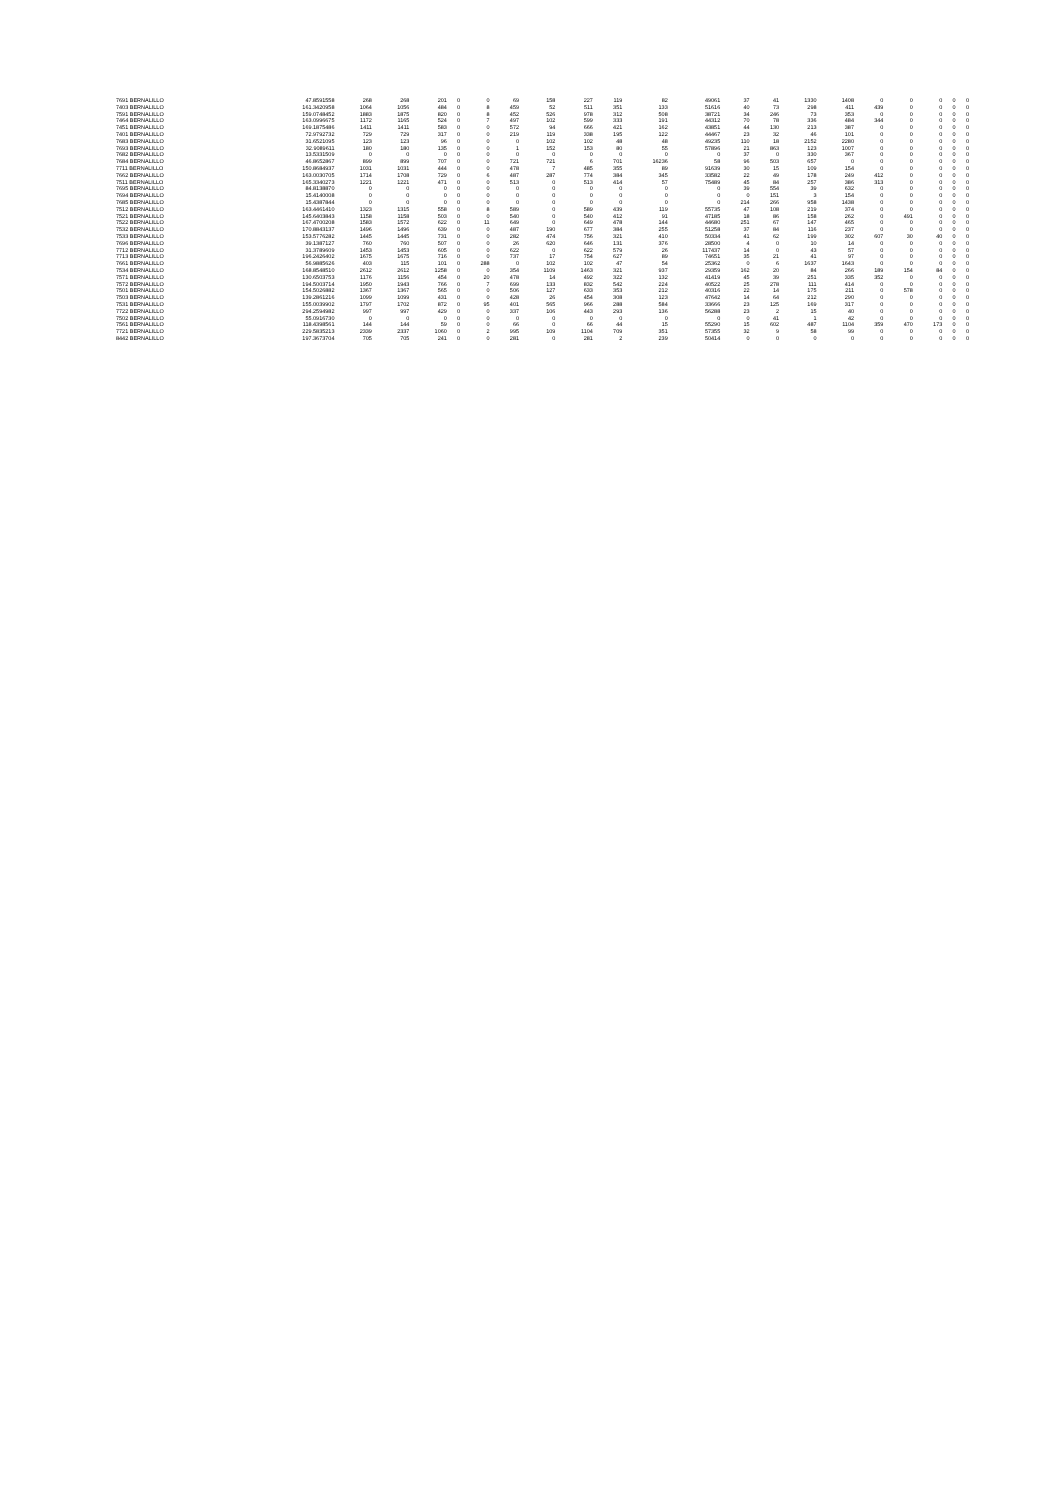| 7691 BERNALILLO | 47.8591558 | 268 | 268 | 201 | 0 | 0 | 69 | 158 | 227 | 119 | 82 | 49061 | 37 | 41 | 1330 | 1408 | 0 | 0 | 0 | 0 | 0 |
| 7403 BERNALILLO | 161.3420958 | 1064 | 1056 | 484 | 0 | 8 | 459 | 52 | 511 | 351 | 133 | 51616 | 40 | 73 | 298 | 411 | 439 | 0 | 0 | 0 | 0 |
| 7591 BERNALILLO | 159.0748452 | 1883 | 1875 | 820 | 0 | 8 | 452 | 526 | 978 | 312 | 508 | 38721 | 34 | 246 | 73 | 353 | 0 | 0 | 0 | 0 | 0 |
| 7464 BERNALILLO | 163.0996675 | 1172 | 1165 | 524 | 0 | 7 | 497 | 102 | 599 | 333 | 191 | 44312 | 70 | 78 | 336 | 484 | 344 | 0 | 0 | 0 | 0 |
| 7451 BERNALILLO | 169.1875486 | 1411 | 1411 | 583 | 0 | 0 | 572 | 94 | 666 | 421 | 162 | 43851 | 44 | 130 | 213 | 387 | 0 | 0 | 0 | 0 | 0 |
| 7401 BERNALILLO | 72.9792732 | 729 | 729 | 317 | 0 | 0 | 219 | 119 | 338 | 195 | 122 | 44467 | 23 | 32 | 46 | 101 | 0 | 0 | 0 | 0 | 0 |
| 7683 BERNALILLO | 31.6521095 | 123 | 123 | 96 | 0 | 0 | 0 | 102 | 102 | 48 | 48 | 49235 | 110 | 18 | 2152 | 2280 | 0 | 0 | 0 | 0 | 0 |
| 7693 BERNALILLO | 32.9089611 | 180 | 180 | 135 | 0 | 0 | 1 | 152 | 153 | 80 | 55 | 57896 | 21 | 863 | 123 | 1007 | 0 | 0 | 0 | 0 | 0 |
| 7682 BERNALILLO | 13.5331509 | 0 | 0 | 0 | 0 | 0 | 0 | 0 | 0 | 0 | 0 | 0 | 37 | 0 | 330 | 367 | 0 | 0 | 0 | 0 | 0 |
| 7684 BERNALILLO | 46.8652867 | 899 | 899 | 707 | 0 | 0 | 721 | 721 | 6 | 701 | 16236 | 58 | 96 | 503 | 657 | 0 | 0 | 0 | 0 | 0 | 0 |
| 7711 BERNALILLO | 150.8684937 | 1031 | 1031 | 444 | 0 | 0 | 478 | 7 | 485 | 355 | 89 | 91639 | 30 | 15 | 109 | 154 | 0 | 0 | 0 | 0 | 0 |
| 7662 BERNALILLO | 163.0030705 | 1714 | 1708 | 729 | 0 | 6 | 487 | 287 | 774 | 384 | 345 | 33582 | 22 | 49 | 178 | 249 | 412 | 0 | 0 | 0 | 0 |
| 7511 BERNALILLO | 165.3340273 | 1221 | 1221 | 471 | 0 | 0 | 513 | 0 | 513 | 414 | 57 | 75489 | 45 | 84 | 257 | 386 | 313 | 0 | 0 | 0 | 0 |
| 7695 BERNALILLO | 84.8138870 | 0 | 0 | 0 | 0 | 0 | 0 | 0 | 0 | 0 | 0 | 0 | 39 | 554 | 39 | 632 | 0 | 0 | 0 | 0 | 0 |
| 7694 BERNALILLO | 15.4140008 | 0 | 0 | 0 | 0 | 0 | 0 | 0 | 0 | 0 | 0 | 0 | 0 | 151 | 3 | 154 | 0 | 0 | 0 | 0 | 0 |
| 7685 BERNALILLO | 15.4387844 | 0 | 0 | 0 | 0 | 0 | 0 | 0 | 0 | 0 | 0 | 0 | 214 | 266 | 958 | 1438 | 0 | 0 | 0 | 0 | 0 |
| 7512 BERNALILLO | 163.4461410 | 1323 | 1315 | 558 | 0 | 8 | 589 | 0 | 589 | 439 | 119 | 55735 | 47 | 108 | 219 | 374 | 0 | 0 | 0 | 0 | 0 |
| 7521 BERNALILLO | 145.6403843 | 1158 | 1158 | 503 | 0 | 0 | 540 | 0 | 540 | 412 | 91 | 47185 | 18 | 86 | 158 | 262 | 0 | 491 | 0 | 0 | 0 |
| 7522 BERNALILLO | 167.4700208 | 1583 | 1572 | 622 | 0 | 11 | 649 | 0 | 649 | 478 | 144 | 44680 | 251 | 67 | 147 | 465 | 0 | 0 | 0 | 0 | 0 |
| 7532 BERNALILLO | 170.8843137 | 1496 | 1496 | 639 | 0 | 0 | 487 | 190 | 677 | 384 | 255 | 51258 | 37 | 84 | 116 | 237 | 0 | 0 | 0 | 0 | 0 |
| 7533 BERNALILLO | 153.5776282 | 1445 | 1445 | 731 | 0 | 0 | 282 | 474 | 756 | 321 | 410 | 50334 | 41 | 62 | 199 | 302 | 607 | 30 | 40 | 0 | 0 |
| 7696 BERNALILLO | 39.1387127 | 760 | 760 | 507 | 0 | 0 | 26 | 620 | 646 | 131 | 376 | 28500 | 4 | 0 | 10 | 14 | 0 | 0 | 0 | 0 | 0 |
| 7712 BERNALILLO | 31.3789609 | 1453 | 1453 | 605 | 0 | 0 | 622 | 0 | 622 | 579 | 26 | 117437 | 14 | 0 | 43 | 57 | 0 | 0 | 0 | 0 | 0 |
| 7713 BERNALILLO | 196.2426402 | 1675 | 1675 | 716 | 0 | 0 | 737 | 17 | 754 | 627 | 89 | 74651 | 35 | 21 | 41 | 97 | 0 | 0 | 0 | 0 | 0 |
| 7661 BERNALILLO | 56.9885626 | 403 | 115 | 101 | 0 | 288 | 0 | 102 | 102 | 47 | 54 | 25362 | 0 | 6 | 1637 | 1643 | 0 | 0 | 0 | 0 | 0 |
| 7534 BERNALILLO | 168.8548510 | 2612 | 2612 | 1258 | 0 | 0 | 354 | 1109 | 1463 | 321 | 937 | 29359 | 162 | 20 | 84 | 266 | 189 | 154 | 84 | 0 | 0 |
| 7571 BERNALILLO | 130.6503753 | 1176 | 1156 | 454 | 0 | 20 | 478 | 14 | 492 | 322 | 132 | 41419 | 45 | 39 | 251 | 335 | 352 | 0 | 0 | 0 | 0 |
| 7572 BERNALILLO | 194.5003714 | 1950 | 1943 | 766 | 0 | 7 | 699 | 133 | 832 | 542 | 224 | 40522 | 25 | 278 | 111 | 414 | 0 | 0 | 0 | 0 | 0 |
| 7501 BERNALILLO | 154.5026882 | 1367 | 1367 | 565 | 0 | 0 | 506 | 127 | 633 | 353 | 212 | 40316 | 22 | 14 | 175 | 211 | 0 | 578 | 0 | 0 | 0 |
| 7503 BERNALILLO | 139.2861216 | 1099 | 1099 | 431 | 0 | 0 | 428 | 26 | 454 | 308 | 123 | 47642 | 14 | 64 | 212 | 290 | 0 | 0 | 0 | 0 | 0 |
| 7531 BERNALILLO | 155.0039902 | 1797 | 1702 | 872 | 0 | 95 | 401 | 565 | 966 | 288 | 584 | 33666 | 23 | 125 | 169 | 317 | 0 | 0 | 0 | 0 | 0 |
| 7722 BERNALILLO | 294.2594982 | 997 | 997 | 429 | 0 | 0 | 337 | 106 | 443 | 293 | 136 | 56288 | 23 | 2 | 15 | 40 | 0 | 0 | 0 | 0 | 0 |
| 7502 BERNALILLO | 55.0916730 | 0 | 0 | 0 | 0 | 0 | 0 | 0 | 0 | 0 | 0 | 0 | 0 | 41 | 1 | 42 | 0 | 0 | 0 | 0 | 0 |
| 7561 BERNALILLO | 118.4398561 | 144 | 144 | 59 | 0 | 0 | 66 | 0 | 66 | 44 | 15 | 55290 | 15 | 602 | 487 | 1104 | 359 | 470 | 173 | 0 | 0 |
| 7721 BERNALILLO | 229.5835213 | 2339 | 2337 | 1060 | 0 | 2 | 995 | 109 | 1104 | 709 | 351 | 57355 | 32 | 9 | 58 | 99 | 0 | 0 | 0 | 0 | 0 |
| 8442 BERNALILLO | 197.3673704 | 705 | 705 | 241 | 0 | 0 | 281 | 0 | 281 | 2 | 239 | 50414 | 0 | 0 | 0 | 0 | 0 | 0 | 0 | 0 | 0 |